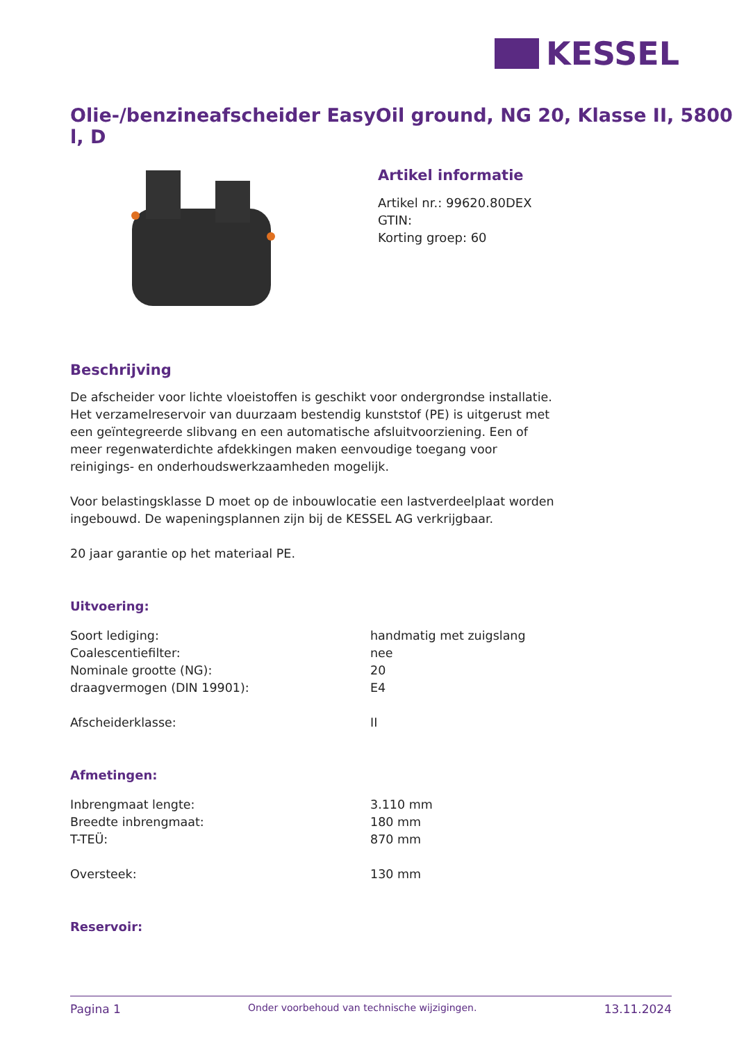KESSEL
Olie-/benzineafscheider EasyOil ground, NG 20, Klasse II, 5800 l, D
Artikel informatie
Artikel nr.: 99620.80DEX
GTIN:
Korting groep: 60
Beschrijving
De afscheider voor lichte vloeistoffen is geschikt voor ondergrondse installatie. Het verzamelreservoir van duurzaam bestendig kunststof (PE) is uitgerust met een geïntegreerde slibvang en een automatische afsluitvoorziening. Een of meer regenwaterdichte afdekkingen maken eenvoudige toegang voor reinigings- en onderhoudswerkzaamheden mogelijk.
Voor belastingsklasse D moet op de inbouwlocatie een lastverdeelplaat worden ingebouwd. De wapeningsplannen zijn bij de KESSEL AG verkrijgbaar.
20 jaar garantie op het materiaal PE.
Uitvoering:
| Soort lediging: | handmatig met zuigslang |
| Coalescentiefilter: | nee |
| Nominale grootte (NG): | 20 |
| draagvermogen (DIN 19901): | E4 |
| Afscheiderklasse: | II |
Afmetingen:
| Inbrengmaat lengte: | 3.110 mm |
| Breedte inbrengmaat: | 180 mm |
| T-TEÜ: | 870 mm |
| Oversteek: | 130 mm |
Reservoir:
Pagina 1 Onder voorbehoud van technische wijzigingen. 13.11.2024